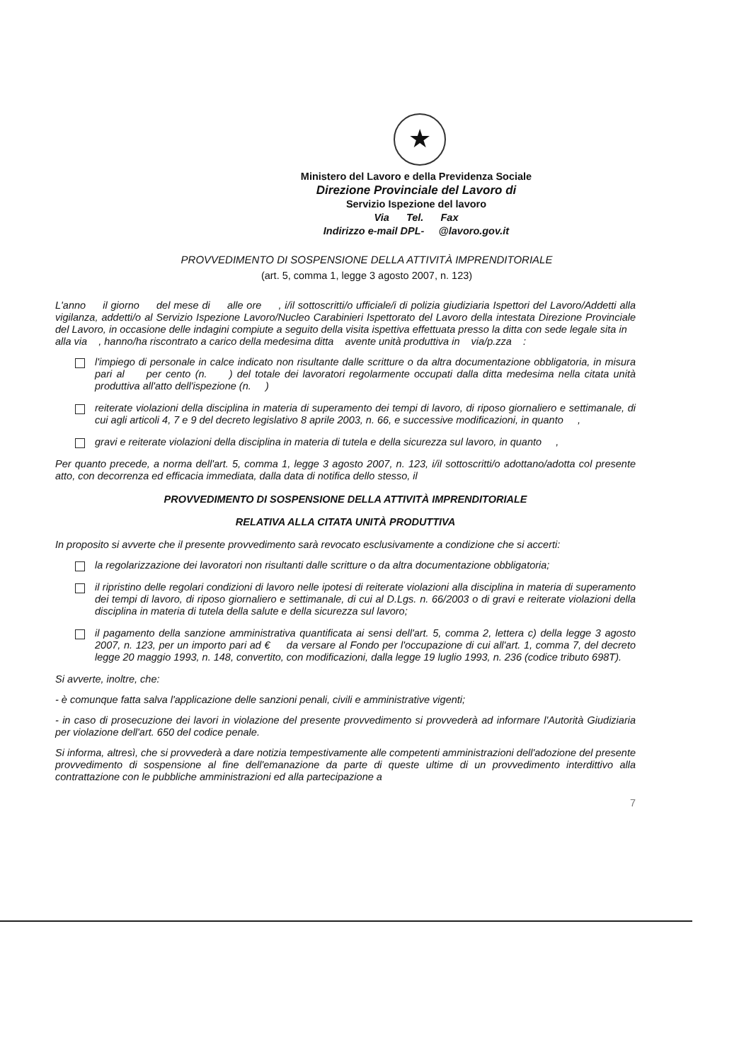★
Ministero del Lavoro e della Previdenza Sociale
Direzione Provinciale del Lavoro di
Servizio Ispezione del lavoro
Via Tel. Fax
Indirizzo e-mail DPL- @lavoro.gov.it
PROVVEDIMENTO DI SOSPENSIONE DELLA ATTIVITÀ IMPRENDITORIALE
(art. 5, comma 1, legge 3 agosto 2007, n. 123)
L'anno il giorno del mese di alle ore , i/il sottoscritti/o ufficiale/i di polizia giudiziaria Ispettori del Lavoro/Addetti alla vigilanza, addetti/o al Servizio Ispezione Lavoro/Nucleo Carabinieri Ispettorato del Lavoro della intestata Direzione Provinciale del Lavoro, in occasione delle indagini compiute a seguito della visita ispettiva effettuata presso la ditta con sede legale sita in alla via , hanno/ha riscontrato a carico della medesima ditta avente unità produttiva in via/p.zza :
l'impiego di personale in calce indicato non risultante dalle scritture o da altra documentazione obbligatoria, in misura pari al per cento (n. ) del totale dei lavoratori regolarmente occupati dalla ditta medesima nella citata unità produttiva all'atto dell'ispezione (n. )
reiterate violazioni della disciplina in materia di superamento dei tempi di lavoro, di riposo giornaliero e settimanale, di cui agli articoli 4, 7 e 9 del decreto legislativo 8 aprile 2003, n. 66, e successive modificazioni, in quanto ,
gravi e reiterate violazioni della disciplina in materia di tutela e della sicurezza sul lavoro, in quanto ,
Per quanto precede, a norma dell'art. 5, comma 1, legge 3 agosto 2007, n. 123, i/il sottoscritti/o adottano/adotta col presente atto, con decorrenza ed efficacia immediata, dalla data di notifica dello stesso, il
PROVVEDIMENTO DI SOSPENSIONE DELLA ATTIVITÀ IMPRENDITORIALE
RELATIVA ALLA CITATA UNITÀ PRODUTTIVA
In proposito si avverte che il presente provvedimento sarà revocato esclusivamente a condizione che si accerti:
la regolarizzazione dei lavoratori non risultanti dalle scritture o da altra documentazione obbligatoria;
il ripristino delle regolari condizioni di lavoro nelle ipotesi di reiterate violazioni alla disciplina in materia di superamento dei tempi di lavoro, di riposo giornaliero e settimanale, di cui al D.Lgs. n. 66/2003 o di gravi e reiterate violazioni della disciplina in materia di tutela della salute e della sicurezza sul lavoro;
il pagamento della sanzione amministrativa quantificata ai sensi dell'art. 5, comma 2, lettera c) della legge 3 agosto 2007, n. 123, per un importo pari ad € da versare al Fondo per l'occupazione di cui all'art. 1, comma 7, del decreto legge 20 maggio 1993, n. 148, convertito, con modificazioni, dalla legge 19 luglio 1993, n. 236 (codice tributo 698T).
Si avverte, inoltre, che:
- è comunque fatta salva l'applicazione delle sanzioni penali, civili e amministrative vigenti;
- in caso di prosecuzione dei lavori in violazione del presente provvedimento si provvederà ad informare l'Autorità Giudiziaria per violazione dell'art. 650 del codice penale.
Si informa, altresì, che si provvederà a dare notizia tempestivamente alle competenti amministrazioni dell'adozione del presente provvedimento di sospensione al fine dell'emanazione da parte di queste ultime di un provvedimento interdittivo alla contrattazione con le pubbliche amministrazioni ed alla partecipazione a
7